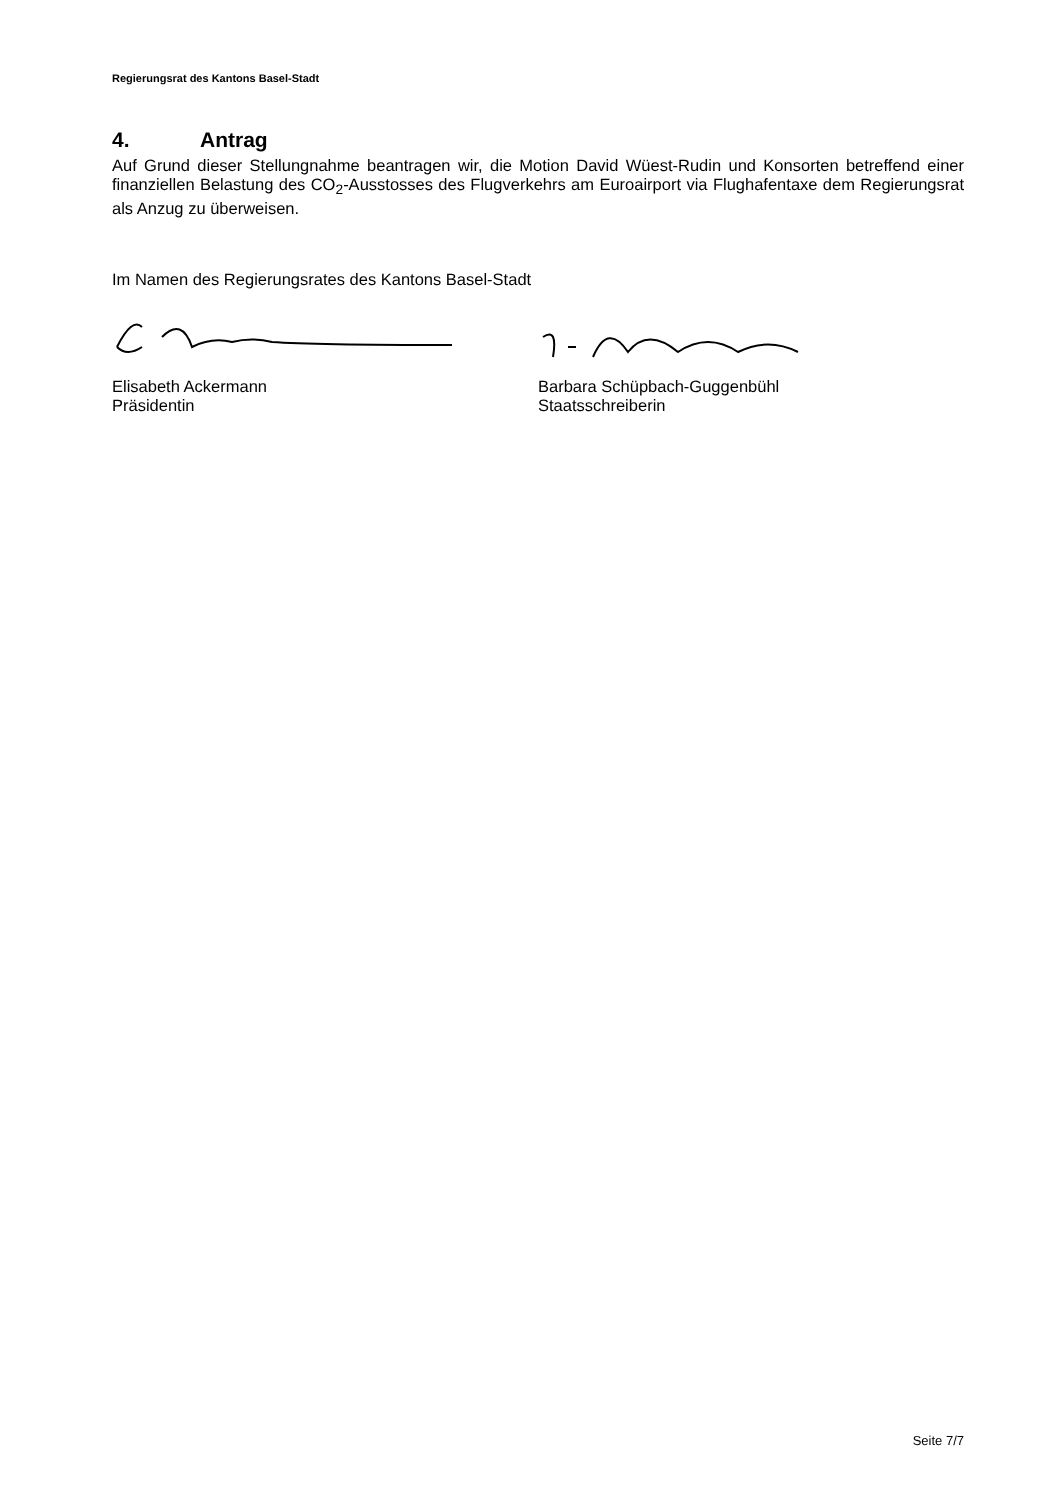Regierungsrat des Kantons Basel-Stadt
4. Antrag
Auf Grund dieser Stellungnahme beantragen wir, die Motion David Wüest-Rudin und Konsorten betreffend einer finanziellen Belastung des CO<sub>2</sub>-Ausstosses des Flugverkehrs am Euroairport via Flughafentaxe dem Regierungsrat als Anzug zu überweisen.
Im Namen des Regierungsrates des Kantons Basel-Stadt
Elisabeth Ackermann
Präsidentin
Barbara Schüpbach-Guggenbühl
Staatsschreiberin
Seite 7/7